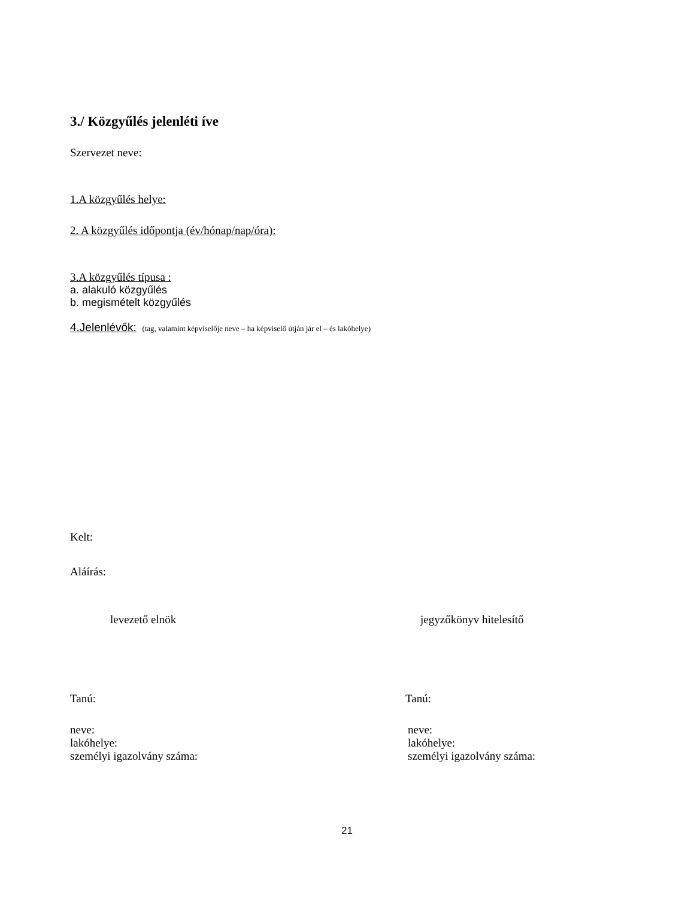3./ Közgyűlés jelenléti íve
Szervezet neve:
1.A közgyűlés helye:
2. A közgyűlés időpontja (év/hónap/nap/óra):
3.A közgyűlés típusa :
a. alakuló közgyűlés
b. megismételt közgyűlés
4.Jelenlévők: (tag, valamint képviselője neve – ha képviselő útján jár el – és lakóhelye)
Kelt:
Aláírás:
levezető elnök jegyzőkönyv hitelesítő
Tanú: Tanú:
neve:
lakóhelye:
személyi igazolvány száma:
neve:
lakóhelye:
személyi igazolvány száma:
21